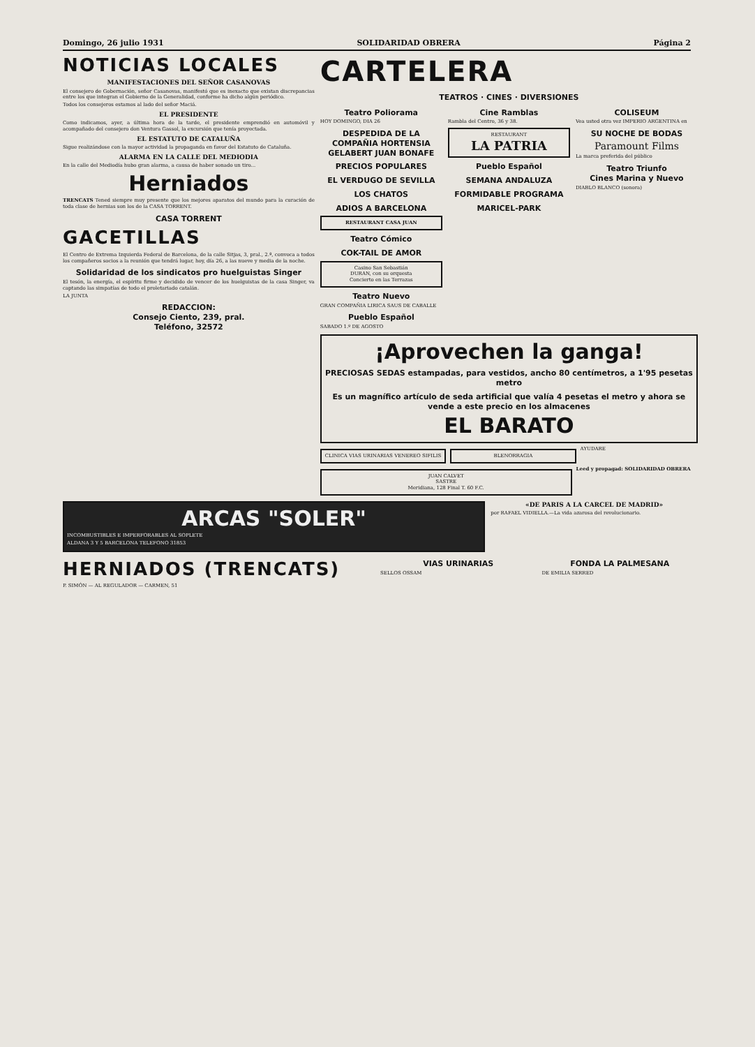Domingo, 26 julio 1931 SOLIDARIDAD OBRERA Página 2
NOTICIAS LOCALES
MANIFESTACIONES DEL SEÑOR CASANOVAS
El consejero de Gobernación, señor Casanovas, manifestó que es inexacto que existan discrepancias entre los que integran el Gobierno de la Generalidad, conforme ha dicho algún periódico.
Todos los consejeros estamos al lado del señor Maciá.
EL PRESIDENTE
Como indicamos, ayer, a última hora de la tarde, el presidente emprendió en automóvil y acompañado del consejero don Ventura Gassol, la excursión que tenía proyectada.
EL ESTATUTO DE CATALUÑA
Sigue realizándose con la mayor actividad la propaganda en favor del Estatuto de Cataluña.
ALARMA EN LA CALLE DEL MEDIODIA
En la calle del Mediodía hubo gran alarma, a causa de haber sonado un tiro...
Herniados
TRENCATS Tened siempre muy presente que los mejores aparatos del mundo para la curación de toda clase de hernias son los de la CASA TORRENT.
CASA TORRENT
GACETILLAS
El Centro de Extrema Izquierda Federal de Barcelona, de la calle Sitjas, 3, pral., 2.ª, convoca a todos los compañeros socios a la reunión que tendrá lugar, hoy, día 26, a las nueve y media de la noche.
Solidaridad de los sindicatos pro huelguistas Singer
El tesón, la energía, el espíritu firme y decidido de vencer de los huelguistas de la casa Singer, va captando las simpatías de todo el proletariado catalán.
LA JUNTA
REDACCION:
Consejo Ciento, 239, pral.
Teléfono, 32572
CARTELERA
TEATROS · CINES · DIVERSIONES
Teatro Poliorama
HOY DOMINGO, DIA 26
DESPEDIDA DE LA COMPAÑIA HORTENSIA GELABERT JUAN BONAFE
PRECIOS POPULARES
EL VERDUGO DE SEVILLA
LOS CHATOS
ADIOS A BARCELONA
RESTAURANT CASA JUAN
Teatro Cómico
COK-TAIL DE AMOR
Casino San Sebastián
DURAN, con su orquesta
Concierto en las Terrazas
Teatro Nuevo
GRAN COMPAÑIA LIRICA SAUS DE CABALLE
Pueblo Español
SABADO 1.º DE AGOSTO
Cine Ramblas
Rambla del Centro, 36 y 38.
RESTAURANT
LA PATRIA
Pueblo Español
SEMANA ANDALUZA
FORMIDABLE PROGRAMA
MARICEL-PARK
COLISEUM
Vea usted otra vez IMPERIO ARGENTINA en
SU NOCHE DE BODAS
Paramount Films
La marca preferida del público
Teatro Triunfo
Cines Marina y Nuevo
DIABLO BLANCO (sonora)
¡Aprovechen la ganga!
PRECIOSAS SEDAS estampadas, para vestidos, ancho 80 centímetros, a 1'95 pesetas metro
Es un magnífico artículo de seda artificial que valía 4 pesetas el metro y ahora se vende a este precio en los almacenes
EL BARATO
CLINICA VIAS URINARIAS VENEREO SIFILIS
BLENORRAGIA
AYUDARE
JUAN CALVET
SASTRE
Meridiana, 128 Final T. 60 F.C.
Leed y propagad: SOLIDARIDAD OBRERA
ARCAS "SOLER"
INCOMBUSTIBLES E IMPERFORABLES AL SOPLETE
ALDANA 3 Y 5 BARCELONA TELEFONO 31853
«DE PARIS A LA CARCEL DE MADRID»
por RAFAEL VIDIELLA.—La vida azarosa del revolucionario.
HERNIADOS (TRENCATS)
P. SIMÓN — AL REGULADOR — CARMEN, 51
VIAS URINARIAS
SELLOS OSSAM
FONDA LA PALMESANA
DE EMILIA SERRED